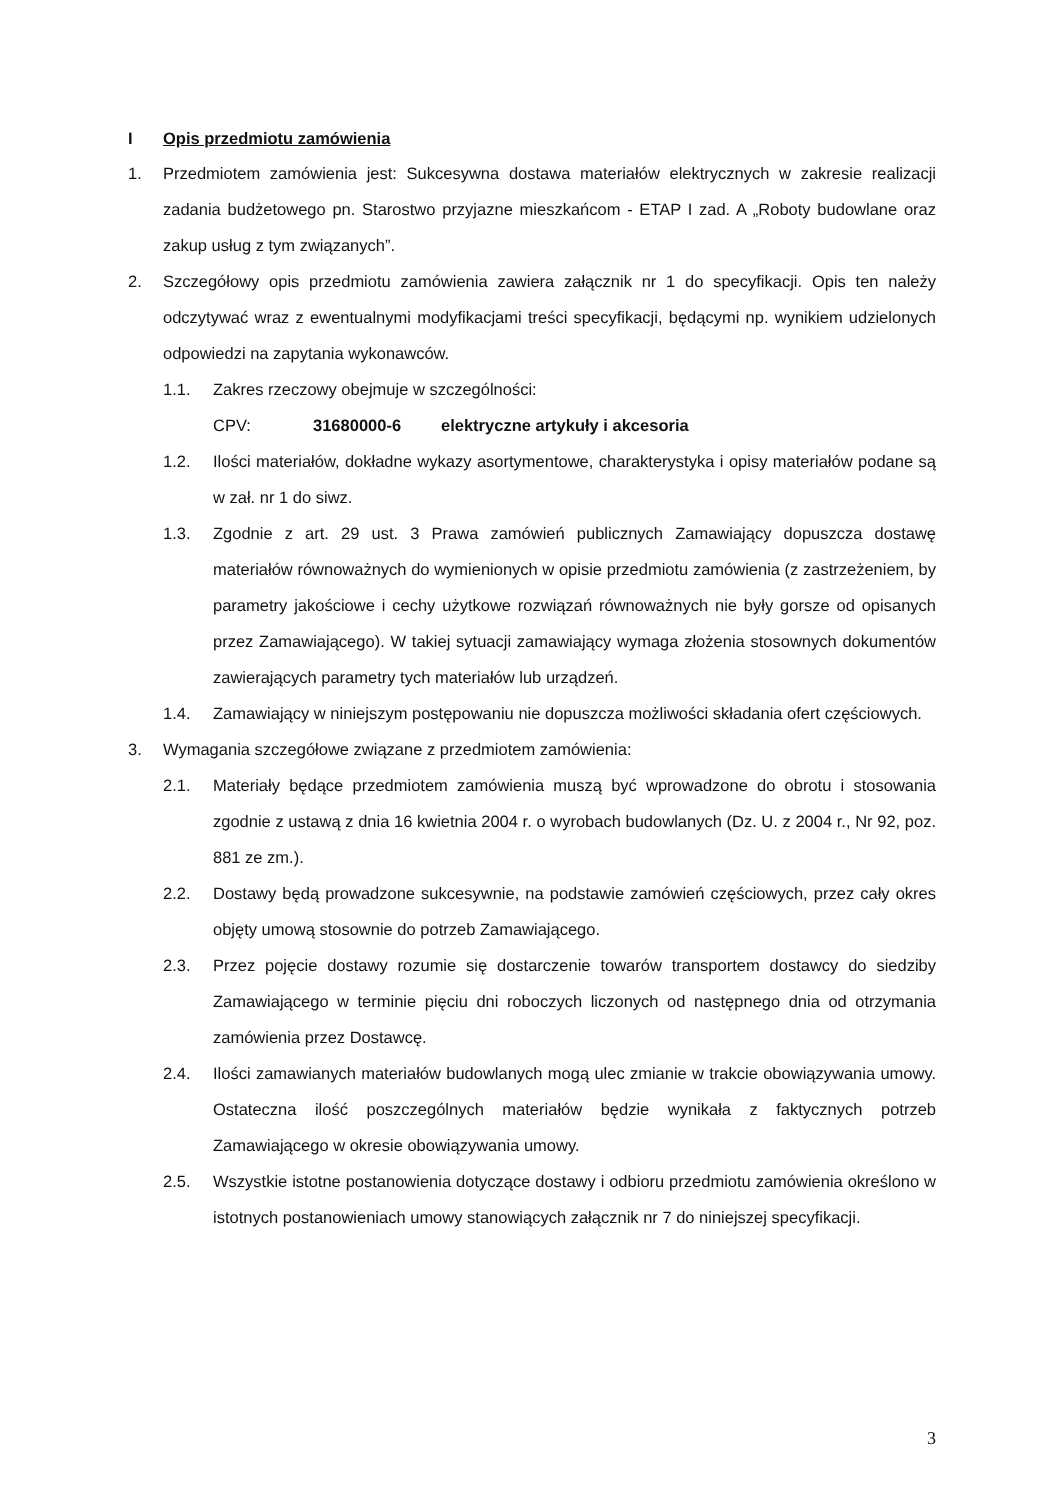I Opis przedmiotu zamówienia
1. Przedmiotem zamówienia jest: Sukcesywna dostawa materiałów elektrycznych w zakresie realizacji zadania budżetowego pn. Starostwo przyjazne mieszkańcom - ETAP I zad. A „Roboty budowlane oraz zakup usług z tym związanych”.
2. Szczegółowy opis przedmiotu zamówienia zawiera załącznik nr 1 do specyfikacji. Opis ten należy odczytywać wraz z ewentualnymi modyfikacjami treści specyfikacji, będącymi np. wynikiem udzielonych odpowiedzi na zapytania wykonawców.
1.1. Zakres rzeczowy obejmuje w szczególności:
CPV: 31680000-6 elektryczne artykuły i akcesoria
1.2. Ilości materiałów, dokładne wykazy asortymentowe, charakterystyka i opisy materiałów podane są w zał. nr 1 do siwz.
1.3. Zgodnie z art. 29 ust. 3 Prawa zamówień publicznych Zamawiający dopuszcza dostawę materiałów równoważnych do wymienionych w opisie przedmiotu zamówienia (z zastrzeżeniem, by parametry jakościowe i cechy użytkowe rozwiązań równoważnych nie były gorsze od opisanych przez Zamawiającego). W takiej sytuacji zamawiający wymaga złożenia stosownych dokumentów zawierających parametry tych materiałów lub urządzeń.
1.4. Zamawiający w niniejszym postępowaniu nie dopuszcza możliwości składania ofert częściowych.
3. Wymagania szczegółowe związane z przedmiotem zamówienia:
2.1. Materiały będące przedmiotem zamówienia muszą być wprowadzone do obrotu i stosowania zgodnie z ustawą z dnia 16 kwietnia 2004 r. o wyrobach budowlanych (Dz. U. z 2004 r., Nr 92, poz. 881 ze zm.).
2.2. Dostawy będą prowadzone sukcesywnie, na podstawie zamówień częściowych, przez cały okres objęty umową stosownie do potrzeb Zamawiającego.
2.3. Przez pojęcie dostawy rozumie się dostarczenie towarów transportem dostawcy do siedziby Zamawiającego w terminie pięciu dni roboczych liczonych od następnego dnia od otrzymania zamówienia przez Dostawcę.
2.4. Ilości zamawianych materiałów budowlanych mogą ulec zmianie w trakcie obowiązywania umowy. Ostateczna ilość poszczególnych materiałów będzie wynikała z faktycznych potrzeb Zamawiającego w okresie obowiązywania umowy.
2.5. Wszystkie istotne postanowienia dotyczące dostawy i odbioru przedmiotu zamówienia określono w istotnych postanowieniach umowy stanowiących załącznik nr 7 do niniejszej specyfikacji.
3